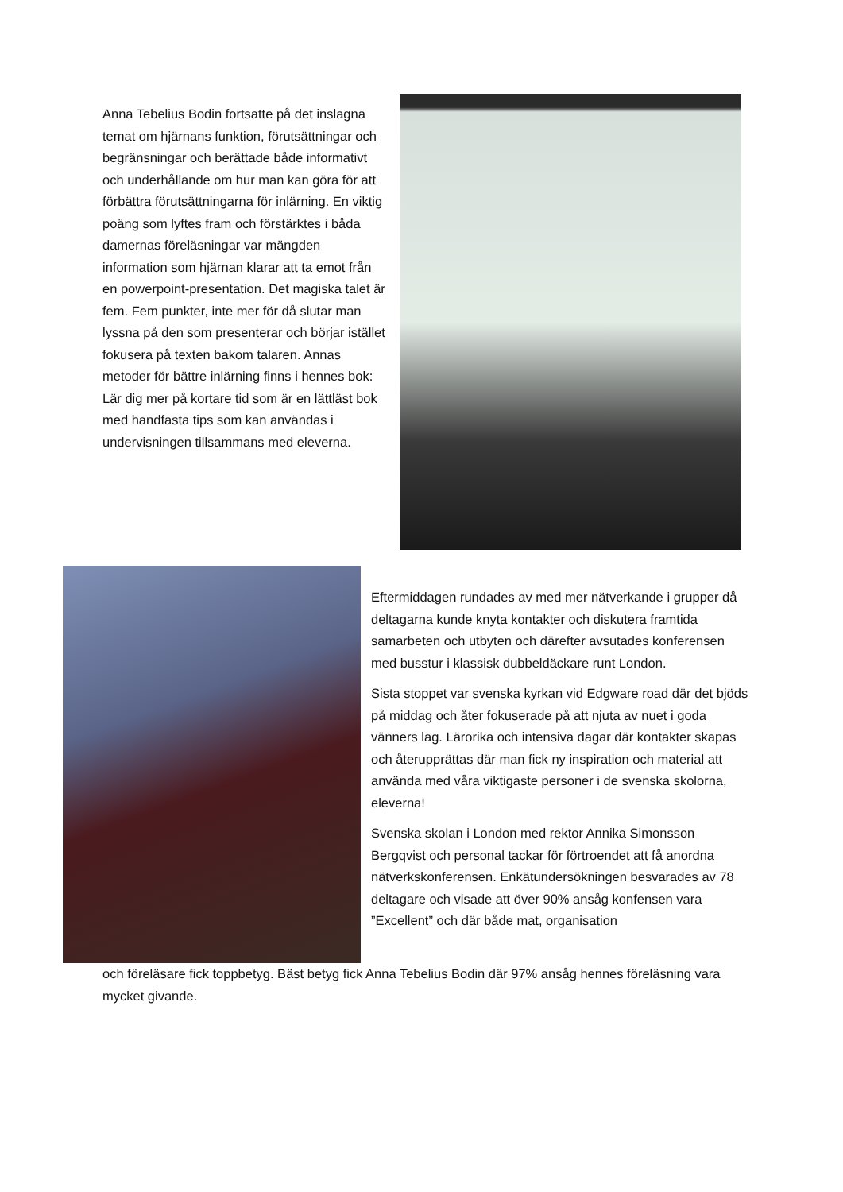Anna Tebelius Bodin fortsatte på det inslagna temat om hjärnans funktion, förutsättningar och begränsningar och berättade både informativt och underhållande om hur man kan göra för att förbättra förutsättningarna för inlärning. En viktig poäng som lyftes fram och förstärktes i båda damernas föreläsningar var mängden information som hjärnan klarar att ta emot från en powerpoint-presentation. Det magiska talet är fem. Fem punkter, inte mer för då slutar man lyssna på den som presenterar och börjar istället fokusera på texten bakom talaren. Annas metoder för bättre inlärning finns i hennes bok: Lär dig mer på kortare tid som är en lättläst bok med handfasta tips som kan användas i undervisningen tillsammans med eleverna.
Eftermiddagen rundades av med mer nätverkande i grupper då deltagarna kunde knyta kontakter och diskutera framtida samarbeten och utbyten och därefter avsutades konferensen med busstur i klassisk dubbeldäckare runt London.
Sista stoppet var svenska kyrkan vid Edgware road där det bjöds på middag och åter fokuserade på att njuta av nuet i goda vänners lag. Lärorika och intensiva dagar där kontakter skapas och återupprättas där man fick ny inspiration och material att använda med våra viktigaste personer i de svenska skolorna, eleverna!
Svenska skolan i London med rektor Annika Simonsson Bergqvist och personal tackar för förtroendet att få anordna nätverkskonferensen. Enkätundersökningen besvarades av 78 deltagare och visade att över 90% ansåg konfensen vara ”Excellent” och där både mat, organisation
och föreläsare fick toppbetyg. Bäst betyg fick Anna Tebelius Bodin där 97% ansåg hennes föreläsning vara mycket givande.